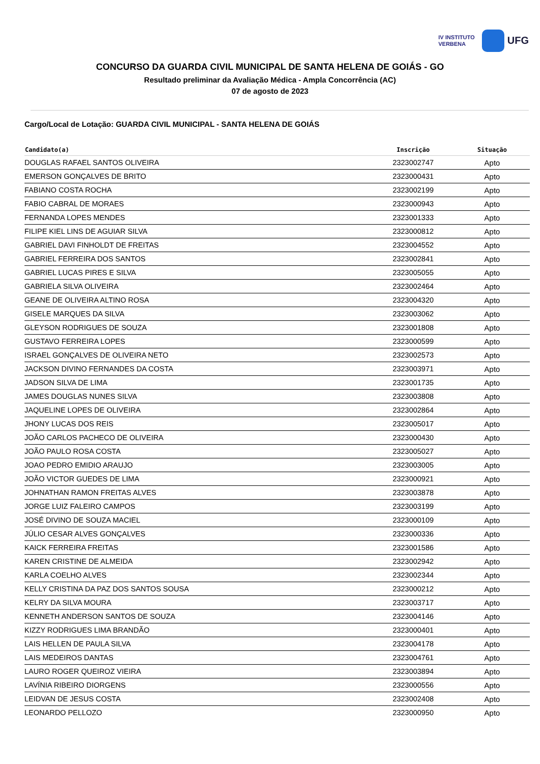IV INSTITUTO
VERBENA
UFG
CONCURSO DA GUARDA CIVIL MUNICIPAL DE SANTA HELENA DE GOIÁS - GO
Resultado preliminar da Avaliação Médica - Ampla Concorrência (AC)
07 de agosto de 2023
Cargo/Local de Lotação: GUARDA CIVIL MUNICIPAL - SANTA HELENA DE GOIÁS
| Candidato(a) | Inscrição | Situação |
| --- | --- | --- |
| DOUGLAS RAFAEL SANTOS OLIVEIRA | 2323002747 | Apto |
| EMERSON GONÇALVES DE BRITO | 2323000431 | Apto |
| FABIANO COSTA ROCHA | 2323002199 | Apto |
| FABIO CABRAL DE MORAES | 2323000943 | Apto |
| FERNANDA LOPES MENDES | 2323001333 | Apto |
| FILIPE KIEL LINS DE AGUIAR SILVA | 2323000812 | Apto |
| GABRIEL DAVI FINHOLDT DE FREITAS | 2323004552 | Apto |
| GABRIEL FERREIRA DOS SANTOS | 2323002841 | Apto |
| GABRIEL LUCAS PIRES E SILVA | 2323005055 | Apto |
| GABRIELA SILVA OLIVEIRA | 2323002464 | Apto |
| GEANE DE OLIVEIRA ALTINO ROSA | 2323004320 | Apto |
| GISELE MARQUES DA SILVA | 2323003062 | Apto |
| GLEYSON RODRIGUES DE SOUZA | 2323001808 | Apto |
| GUSTAVO FERREIRA LOPES | 2323000599 | Apto |
| ISRAEL GONÇALVES DE OLIVEIRA NETO | 2323002573 | Apto |
| JACKSON DIVINO FERNANDES DA COSTA | 2323003971 | Apto |
| JADSON SILVA DE LIMA | 2323001735 | Apto |
| JAMES DOUGLAS NUNES SILVA | 2323003808 | Apto |
| JAQUELINE LOPES DE OLIVEIRA | 2323002864 | Apto |
| JHONY LUCAS DOS REIS | 2323005017 | Apto |
| JOÃO CARLOS PACHECO DE OLIVEIRA | 2323000430 | Apto |
| JOÃO PAULO ROSA COSTA | 2323005027 | Apto |
| JOAO PEDRO EMIDIO ARAUJO | 2323003005 | Apto |
| JOÃO VICTOR GUEDES DE LIMA | 2323000921 | Apto |
| JOHNATHAN RAMON FREITAS ALVES | 2323003878 | Apto |
| JORGE LUIZ FALEIRO CAMPOS | 2323003199 | Apto |
| JOSÉ DIVINO DE SOUZA MACIEL | 2323000109 | Apto |
| JÚLIO CESAR ALVES GONÇALVES | 2323000336 | Apto |
| KAICK FERREIRA FREITAS | 2323001586 | Apto |
| KAREN CRISTINE DE ALMEIDA | 2323002942 | Apto |
| KARLA COELHO ALVES | 2323002344 | Apto |
| KELLY CRISTINA DA PAZ DOS SANTOS SOUSA | 2323000212 | Apto |
| KELRY DA SILVA MOURA | 2323003717 | Apto |
| KENNETH ANDERSON SANTOS DE SOUZA | 2323004146 | Apto |
| KIZZY RODRIGUES LIMA BRANDÃO | 2323000401 | Apto |
| LAIS HELLEN DE PAULA SILVA | 2323004178 | Apto |
| LAIS MEDEIROS DANTAS | 2323004761 | Apto |
| LAURO ROGER QUEIROZ VIEIRA | 2323003894 | Apto |
| LAVÍNIA RIBEIRO DIORGENS | 2323000556 | Apto |
| LEIDVAN DE JESUS COSTA | 2323002408 | Apto |
| LEONARDO PELLOZO | 2323000950 | Apto |